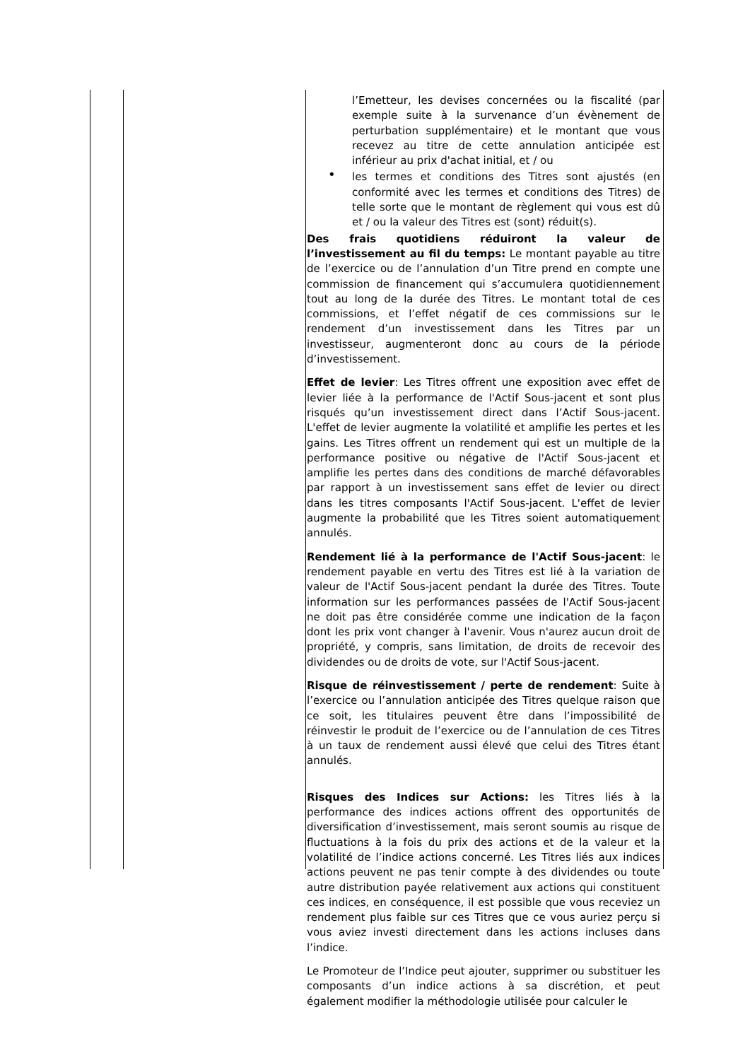l’Emetteur, les devises concernées ou la fiscalité (par exemple suite à la survenance d’un évènement de perturbation supplémentaire) et le montant que vous recevez au titre de cette annulation anticipée est inférieur au prix d'achat initial, et / ou
• les termes et conditions des Titres sont ajustés (en conformité avec les termes et conditions des Titres) de telle sorte que le montant de règlement qui vous est dû et / ou la valeur des Titres est (sont) réduit(s).
Des frais quotidiens réduiront la valeur de l’investissement au fil du temps: Le montant payable au titre de l’exercice ou de l’annulation d’un Titre prend en compte une commission de financement qui s’accumulera quotidiennement tout au long de la durée des Titres. Le montant total de ces commissions, et l’effet négatif de ces commissions sur le rendement d’un investissement dans les Titres par un investisseur, augmenteront donc au cours de la période d’investissement.
Effet de levier: Les Titres offrent une exposition avec effet de levier liée à la performance de l'Actif Sous-jacent et sont plus risqués qu’un investissement direct dans l’Actif Sous-jacent. L'effet de levier augmente la volatilité et amplifie les pertes et les gains. Les Titres offrent un rendement qui est un multiple de la performance positive ou négative de l'Actif Sous-jacent et amplifie les pertes dans des conditions de marché défavorables par rapport à un investissement sans effet de levier ou direct dans les titres composants l'Actif Sous-jacent. L'effet de levier augmente la probabilité que les Titres soient automatiquement annulés.
Rendement lié à la performance de l'Actif Sous-jacent: le rendement payable en vertu des Titres est lié à la variation de valeur de l'Actif Sous-jacent pendant la durée des Titres. Toute information sur les performances passées de l'Actif Sous-jacent ne doit pas être considérée comme une indication de la façon dont les prix vont changer à l'avenir. Vous n'aurez aucun droit de propriété, y compris, sans limitation, de droits de recevoir des dividendes ou de droits de vote, sur l'Actif Sous-jacent.
Risque de réinvestissement / perte de rendement: Suite à l’exercice ou l’annulation anticipée des Titres quelque raison que ce soit, les titulaires peuvent être dans l’impossibilité de réinvestir le produit de l’exercice ou de l’annulation de ces Titres à un taux de rendement aussi élevé que celui des Titres étant annulés.
Risques des Indices sur Actions: les Titres liés à la performance des indices actions offrent des opportunités de diversification d’investissement, mais seront soumis au risque de fluctuations à la fois du prix des actions et de la valeur et la volatilité de l’indice actions concerné. Les Titres liés aux indices actions peuvent ne pas tenir compte à des dividendes ou toute autre distribution payée relativement aux actions qui constituent ces indices, en conséquence, il est possible que vous receviez un rendement plus faible sur ces Titres que ce vous auriez perçu si vous aviez investi directement dans les actions incluses dans l’indice.
Le Promoteur de l’Indice peut ajouter, supprimer ou substituer les composants d’un indice actions à sa discrétion, et peut également modifier la méthodologie utilisée pour calculer le